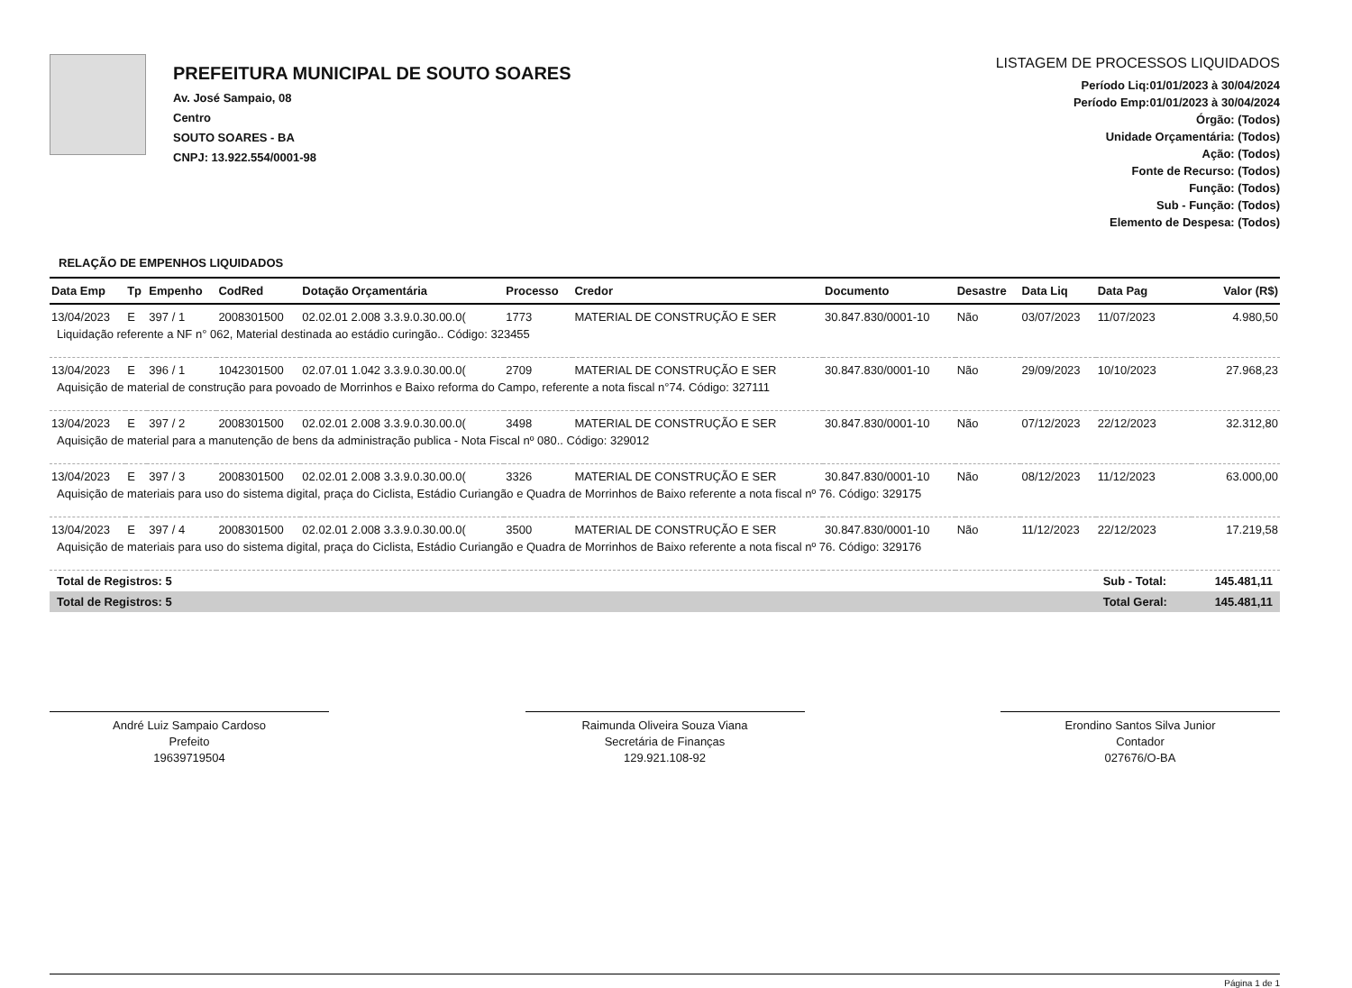PREFEITURA MUNICIPAL DE SOUTO SOARES
Av. José Sampaio, 08
Centro
SOUTO SOARES - BA
CNPJ: 13.922.554/0001-98
LISTAGEM DE PROCESSOS LIQUIDADOS
Período Liq:01/01/2023 à 30/04/2024
Período Emp:01/01/2023 à 30/04/2024
Órgão: (Todos)
Unidade Orçamentária: (Todos)
Ação: (Todos)
Fonte de Recurso: (Todos)
Função: (Todos)
Sub - Função: (Todos)
Elemento de Despesa: (Todos)
RELAÇÃO DE EMPENHOS LIQUIDADOS
| Data Emp | Tp | Empenho | CodRed | Dotação Orçamentária | Processo | Credor | Documento | Desastre | Data Liq | Data Pag | Valor (R$) |
| --- | --- | --- | --- | --- | --- | --- | --- | --- | --- | --- | --- |
| 13/04/2023 | E | 397 / 1 | 2008301500 | 02.02.01 2.008 3.3.9.0.30.00.0( | 1773 | MATERIAL DE CONSTRUÇÃO E SER | 30.847.830/0001-10 | Não | 03/07/2023 | 11/07/2023 | 4.980,50 |
| Liquidação referente a NF n° 062, Material destinada ao estádio curingão.. Código: 323455 | | | | | | | | | | | |
| 13/04/2023 | E | 396 / 1 | 1042301500 | 02.07.01 1.042 3.3.9.0.30.00.0( | 2709 | MATERIAL DE CONSTRUÇÃO E SER | 30.847.830/0001-10 | Não | 29/09/2023 | 10/10/2023 | 27.968,23 |
| Aquisição de material de construção para povoado de Morrinhos e Baixo reforma do Campo, referente a nota fiscal n°74. Código: 327111 | | | | | | | | | | | |
| 13/04/2023 | E | 397 / 2 | 2008301500 | 02.02.01 2.008 3.3.9.0.30.00.0( | 3498 | MATERIAL DE CONSTRUÇÃO E SER | 30.847.830/0001-10 | Não | 07/12/2023 | 22/12/2023 | 32.312,80 |
| Aquisição de material para a manutenção de bens da administração publica - Nota Fiscal nº 080.. Código: 329012 | | | | | | | | | | | |
| 13/04/2023 | E | 397 / 3 | 2008301500 | 02.02.01 2.008 3.3.9.0.30.00.0( | 3326 | MATERIAL DE CONSTRUÇÃO E SER | 30.847.830/0001-10 | Não | 08/12/2023 | 11/12/2023 | 63.000,00 |
| Aquisição de materiais para uso do sistema digital, praça do Ciclista, Estádio Curiangão e Quadra de Morrinhos de Baixo referente a nota fiscal nº 76. Código: 329175 | | | | | | | | | | | |
| 13/04/2023 | E | 397 / 4 | 2008301500 | 02.02.01 2.008 3.3.9.0.30.00.0( | 3500 | MATERIAL DE CONSTRUÇÃO E SER | 30.847.830/0001-10 | Não | 11/12/2023 | 22/12/2023 | 17.219,58 |
| Aquisição de materiais para uso do sistema digital, praça do Ciclista, Estádio Curiangão e Quadra de Morrinhos de Baixo referente a nota fiscal nº 76. Código: 329176 | | | | | | | | | | | |
| Total de Registros: 5 | | | | | | | | | | Sub - Total: | 145.481,11 |
| Total de Registros: 5 | | | | | | | | | | Total Geral: | 145.481,11 |
André Luiz Sampaio Cardoso
Prefeito
19639719504
Raimunda Oliveira Souza Viana
Secretária de Finanças
129.921.108-92
Erondino Santos Silva Junior
Contador
027676/O-BA
Página 1 de 1